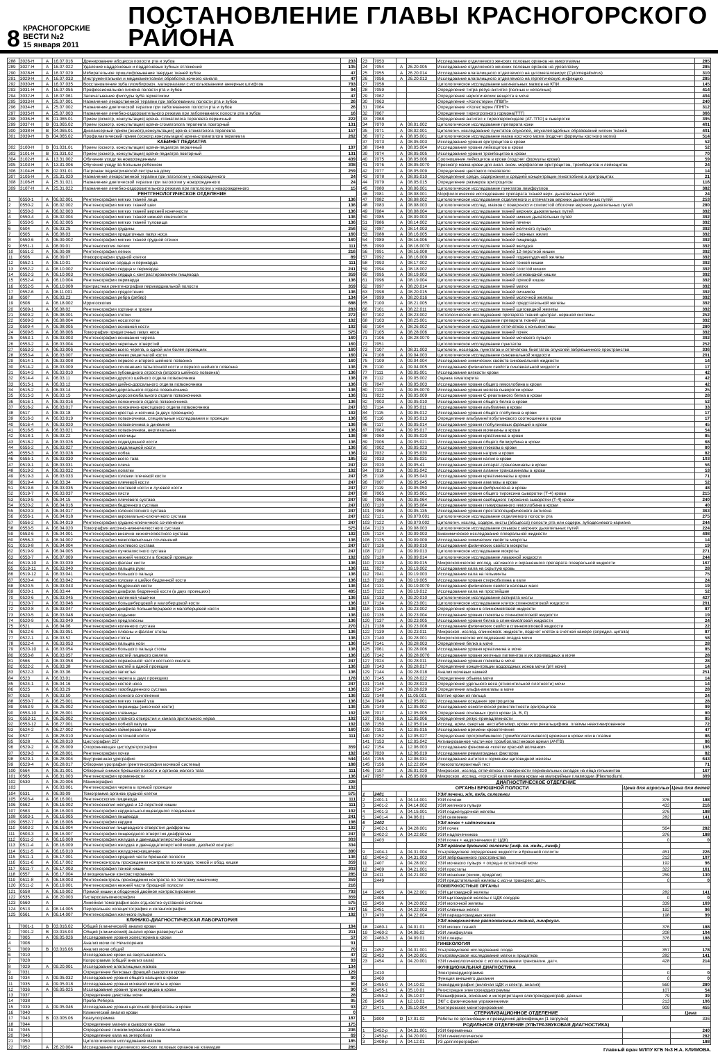8
КРАСНОГОРСКИЕ ВЕСТИ №2
15 января 2011
ПОСТАНОВЛЕНИЕ ГЛАВЫ КРАСНОГОРСКОГО РАЙОНА
| 288 | 3026-Н | А | 16.07.016 | Дренирование абсцесса полости рта и зубов | 233 |
| 289 | 3027-Н | А | 16.07.022 | Удаление наддесневых и поддесневых зубных отложений | 105 |
| 290 | 3028-Н | А | 16.07.029 | Избирательное пришлифовывание твердых тканей зубов | 47 |
| 291 | 3029-Н | А | 16.07.033 | Инструментальная и медикаментозная обработка кочного канала | 47 |
| 292 | 3030-Н | А | 16.07.035 | Восстановление зуба пломбировоч. материалами с использованием анкерных штифтов | 793 |
| 293 | 3031-Н | А | 16.07.055 | Профессиональная гигиена полости рта и зубов | 94 |
| 294 | 3032-Н | А | 16.07.061 | Запечатывание фиссуры зуба герметиком | 47 |
| 295 | 3033-Н | А | 25.07.001 | Назначение лекарственной терапии при заболеваниях полости рта и зубов | 26 |
| 296 | 3034-Н | А | 25.07.002 | Назначение диетической терапии при заболеваниях полости рта и зубов | 26 |
| 297 | 3035-Н | А | 25.07.003 | Назначение лечебно-оздоровительного режима при заболеваниях полости рта и зубов | 16 |
| 298 | 3036-Н | В | 01.065.01 | Прием (осмотр, консультация) врача- стоматолога терапевта первичный | 222 |
| 299 | 3037-Н | В | 01.065.02 | Прием (осмотр, консультация) врача-стоматолога терапевта повторный | 131 |
| 300 | 3038-Н | В | 04.065.01 | Диспансерный прием (осмотр,консультация) врача-стоматолога терапевта | 157 |
| 301 | 3039-Н | В | 04.065.02 | Профилактический прием (осмотр,консультация) врача-стоматолога терапевта | 262 |
| КАБИНЕТ ПЕДИАТРА | | | | | |
| 302 | 3100-Н | В | 01.031.01 | Прием (осмотр, консультация) врача-педиатра первичный | 197 |
| 303 | 3101-Н | В | 01.031.02 | Прием (осмотр, консультация) врача-педиатра повторный | 131 |
| 304 | 3102-Н | А | 13.31.002 | Обучение уходу за новорожденным | 439 |
| 305 | 3103-Н | А | 13.31.006 | Обучение уходу за больным ребенком | 308 |
| 306 | 3104-Н | В | 02.031.01 | Патронаж педиатрической сестры на дому | 259 |
| 307 | 3105-Н | А | 25.31.020 | Назначение лекарственной терапии при патологии у новорожденного | 24 |
| 308 | 3106-Н | А | 25.31.021 | Назначение диетической терапии при патологии у новорожденного | 24 |
| 309 | 3107-Н | А | 25.31.022 | Назначение лечебно-оздоровительного режима при патологии у новорожденного | 15 |
| РЕНТГЕНОЛОГИЧЕСКОЕ ОТДЕЛЕНИЕ | | | | | |
| 1 | 0550-1 | А | 06.02.001 | Рентгенография мягких тканей лица | 136 |
| 2 | 0550-2 | А | 06.02.002 | Рентгенография мягких тканей шеи | 136 |
| 3 | 0550-3 | А | 06.02.003 | Рентгенография мягких тканей верхней конечности | 136 |
| 4 | 0550-4 | А | 06.02.004 | Рентгенография мягких тканей нижней конечности | 136 |
| 5 | 0550-5 | А | 06.02.005 | Рентгенография мягких тканей туловища | 136 |
| 6 | 0504 | А | 06.03.25 | Рентгенография грудины | 256 |
| 7 | 0505 | А | 06.08.03 | Рентгенография придаточных пазух носа | 160 |
| 8 | 0550-6 | А | 06.09.002 | Рентгенография мягких тканей грудной стенки | 160 |
| 9 | 0551-1 | А | 06.09.01 | Рентгеноскопия легких | 111 |
| 10 | 0551-2 | А | 06.09.08 | Рентгенография легких | 216 |
| 11 | 0506 | А | 06.09.07 | Флюорография грудной клетки | 89 |
| 12 | 0552-1 | А | 06.10.01 | Рентгеноскопия сердца и перикарда | 111 |
| 13 | 0552-2 | А | 06.10.002 | Рентгенография сердца и перикарда | 241 |
| 14 | 0552-3 | А | 06.10.003 | Рентгенография сердца с контрастированием пищевода | 359 |
| 15 | 0552-4 | А | 06.10.004 | Рентгенография перикарда | 136 |
| 16 | 0552-5 | А | 06.10.008 | Контрастная рентгенография перикардиальной полости | 359 |
| 17 | 0552-6 | А | 06.11.001 | Рентгенография средостения | 136 |
| 18 | 0507 | А | 06.03.23 | Рентгенография ребра (ребер) | 134 |
| 19 | 0508 | А | 06.18.002 | Ирригоскопия | 688 |
| 20 | 0509-1 | А | 06.08.02 | Рентгенография гортани и трахеи | 283 |
| 21 | 0509-2 | А | 06.08.001 | Рентгенография глотки | 272 |
| 22 | 0509-3 | А | 06.08.004 | Рентгенография носоглотки | 192 |
| 23 | 0509-4 | А | 06.08.005 | Рентгенография основной кости | 192 |
| 24 | 0509-5 | А | 06.08.006 | Томография придаточных пазух носа | 575 |
| 25 | 0553-1 | А | 06.03.003 | Рентгенография основания черепа | 160 |
| 26 | 0553-2 | А | 06.03.004 | Рентгенография черепных отверстий | 160 |
| 27 | 0553-3 | А | 06.03.006 | Рентгенография всего черепа, в одной или более проекциях | 160 |
| 28 | 0553-4 | А | 06.03.007 | Рентгенография ячеек решетчатой кости | 160 |
| 29 | 0514-1 | А | 06.03.008 | Рентгенография первого и второго шейного позвонка | 160 |
| 30 | 0514-2 | А | 06.03.009 | Рентгенография сочленения затылочной кости и первого шейного позвонка | 136 |
| 31 | 0514-3 | А | 06.03.010 | Рентгенография зубовидного отростка (второго шейного позвонка) | 136 |
| 32 | 0514-4 | А | 06.03.11 | Рентгенография другого шейного отдела позвоночника | 136 |
| 33 | 0515-1 | А | 06.03.12 | Рентгенография шейно-дорсального отдела позвоночника | 136 |
| 34 | 0515-2 | А | 06.03.14 | Рентгенография дорсального отдела позвоночника | 136 |
| 35 | 0515-3 | А | 06.03.15 | Рентгенография дорсолюмбального отдела позвоночника | 136 |
| 36 | 0516-1 | А | 06.03.016 | Рентгенография поясничного отдела позвоночника | 136 |
| 37 | 0516-2 | А | 06.03.017 | Рентгенография пояснично-крестцового отдела позвоночника | 247 |
| 38 | 0517 | А | 06.03.18 | Рентгенография крестца и копчика (в двух проекциях) | 192 |
| 39 | 0516-3 | А | 06.03.019 | Рентгенография позвоночника, специальные исследования и проекции | 136 |
| 40 | 0516-4 | А | 06.03.020 | Рентгенография позвоночника в динамике | 136 |
| 41 | 0516-5 | А | 06.03.021 | Рентгенография позвоночника, вертикальная | 136 |
| 42 | 0518-1 | А | 06.03.22 | Рентгенография ключицы | 136 |
| 43 | 0518-2 | А | 06.03.026 | Рентгенография подвздошной кости | 136 |
| 44 | 0555-2 | А | 06.03.027 | Рентгенография седалищной кости | 136 |
| 45 | 0555-3 | А | 06.03.028 | Рентгенография лобка | 136 |
| 46 | 0555-1 | А | 06.03.030 | Рентгенография всего таза | 185 |
| 47 | 0519-1 | А | 06.03.031 | Рентгенография плеча | 247 |
| 48 | 0519-2 | А | 06.03.032 | Рентгенография лопатки | 192 |
| 49 | 0519-3 | А | 06.03.033 | Рентгенография головки плечевой кости | 247 |
| 50 | 0519-4 | А | 06.03.34 | Рентгенография плечевой кости | 247 |
| 51 | 0519-6 | А | 06.03.035 | Рентгенография локтевой кости и лучевой кости | 247 |
| 52 | 0519-7 | А | 06.03.037 | Рентгенография пясти | 247 |
| 53 | 0519-5 | А | 06.04.15 | Рентгенография плечевого сустава | 247 |
| 54 | 0520-2 | А | 06.04.016 | Рентгенография бедренного сустава | 247 |
| 55 | 0520-3 | А | 06.04.017 | Рентгенография голеностопного сустава | 247 |
| 56 | 0556-1 | А | 06.04.018 | Рентгенография акромиально-ключичного сустава | 247 |
| 57 | 0556-2 | А | 06.04.019 | Рентгенография грудино-ключичного сочленения | 247 |
| 58 | 0553-5 | А | 06.04.020 | Томография височно-нижнечелюстного сустава | 575 |
| 59 | 0553-6 | А | 06.04.001 | Рентгенография височно-нижнечелюстного сустава | 192 |
| 60 | 0556-3 | А | 06.04.002 | Рентгенография межпозвоночных сочленений | 136 |
| 61 | 0519-8 | А | 06.04.004 | Рентгенография локтевого сустава | 247 |
| 62 | 0519-9 | А | 06.04.005 | Рентгенография лучезапястного сустава | 247 |
| 63 | 0553-7 | А | 06.07.009 | Рентгенография нижней челюсти в боковой проекции | 192 |
| 64 | 0519-10 | А | 06.03.039 | Рентгенография фаланг кисти | 136 |
| 65 | 0519-11 | А | 06.03.040 | Рентгенография пальцев руки | 136 |
| 66 | 0519-12 | А | 06.03.041 | Рентгенография большого пальца | 136 |
| 67 | 0520-4 | А | 06.03.042 | Рентгенография головки и шейки бедренной кости | 136 |
| 68 | 0520-5 | А | 06.03.043 | Рентгенография бедренной кости | 136 |
| 69 | 0520-1 | А | 06.03.44 | Рентгенография диафиза бедренной кости (в двух проекциях) | 495 |
| 70 | 0520-6 | А | 06.03.045 | Рентгенография коленной чашечки | 136 |
| 71 | 0520-7 | А | 06.03.046 | Рентгенография большеберцовой и малоберцовой кости | 136 |
| 72 | 0520-8 | А | 06.03.047 | Рентгенография диафиза большеберцовой и малоберцовой кости | 136 |
| 73 | 0520-5 | А | 06.03.048 | Рентгенография лодыжки | 136 |
| 74 | 0520-9 | А | 06.03.049 | Рентгенография предплюсны | 136 |
| 75 | 0521 | А | 06.04.06 | Рентгенография коленного сустава | 270 |
| 76 | 0522-6 | А | 06.03.051 | Рентгенография плюсны и фаланг стопы | 136 |
| 77 | 0522-1 | А | 06.03.52 | Рентгенография стопы | 136 |
| 78 | 0522-4 | А | 06.03.053 | Рентгенография пальцев ноги | 136 |
| 79 | 0520-10 | А | 06.03.054 | Рентгенография большого пальца стопы | 136 |
| 80 | 0553-8 | А | 06.03.057 | Рентгенография костей лицевого скелета | 136 |
| 81 | 0566 | А | 06.03.058 | Рентгенография пораженной части костного скелета | 247 |
| 82 | 0522-2 | А | 06.03.38 | Рентгенография кистей в одной проекции | 136 |
| 83 | 0522-3 | А | 06.03.36 | Рентгенография запястья | 136 |
| 84 | 0523 | А | 06.03.01 | Рентгенография черепа в двух проекциях | 178 |
| 85 | 0524-1 | А | 06.04.16 | Рентгенография костей носа | 247 |
| 86 | 0525 | А | 06.03.29 | Рентгенография тазобедренного сустава | 136 |
| 87 | 0526 | А | 06.03.50 | Рентгенография лонного сочленения | 136 |
| 88 | 0550-7 | А | 06.25.001 | Рентгенография мягких тканей уха | 136 |
| 89 | 0553-9 | А | 06.25.002 | Рентгенография пирамиды (височной кости) | 136 |
| 90 | 0553-10 | А | 06.26.001 | Рентгенография глазницы | 192 |
| 91 | 0553-11 | А | 06.26.002 | Рентгенография глазного отверстия и канала зрительного нерва | 192 |
| 92 | 0553-12 | А | 06.27.001 | Рентгенография лобной пазухи | 192 |
| 93 | 0524-2 | А | 06.27.002 | Рентгенография гаймеровой пазухи | 160 |
| 94 | 0527 | А | 06.28.010 | Рентгенография пяточной кости | 111 |
| 95 | 0528 | А | 06.28.010 | Цистография 257 | |
| 96 | 0529-2 | А | 06.28.009 | Опорожняющая цистоуретрография | 359 |
| 97 | 0529-3 | А | 06.28.001 | Рентгенография почки | 192 |
| 98 | 0529-1 | А | 06.28.004 | Внутривенная урография | 544 |
| 99 | 0529-4 | А | 06.28.017 | Обзорная урография (рентгенография мочевой системы) | 188 |
| 100 | 0564 | А | 06.31.001 | Обзорный снимок брюшной полости и органов малого таза | 111 |
| 101 | 0565 | А | 06.31.003 | Рентгенография промежности | 136 |
| 102 | 0530 | А | 06.20.006 | Маммография | 328 |
| 103 | | А | 06.03.061 | Рентгенография черепа в прямой проекции | 192 |
| 104 | 0531 | А | 06.09.09 | Томограмма органов грудной клетки | 575 |
| 105 | 0503-4 | А | 06.16.001 | Рентгеноскопия пищевода | 111 |
| 106 | 0562 | А | 06.16.002 | Рентгеноскопия желудка и 12-перстной кишки | 111 |
| 107 | 0563 | А | 06.16.003 | Рентгенография кардиально-пищеводного соединения | 192 |
| 108 | 0503-1 | А | 06.16.005 | Рентгенография пищевода | 241 |
| 109 | 0552-7 | А | 06.16.006 | Рентгенография кардии | 198 |
| 110 | 0503-2 | А | 06.16.004 | Рентгеноскопия пищеводного отверстия диафрагмы | 192 |
| 111 | 0503-3 | А | 06.16.007 | Рентгенография пищеводного отверстия диафрагмы | 247 |
| 112 | 0511-3 | А | 06.16.008 | Рентгенография желудка и двенадцатиперстной кишки | 303 |
| 113 | 0511-4 | А | 06.16.009 | Рентгенография желудка и двенадцатиперстной кишки, двойной контраст | 334 |
| 114 | 0511-5 | А | 06.16.010 | Рентгенография желудочно-кишечная | 390 |
| 115 | 0511-1 | А | 06.17.001 | Рентгенография средней части брюшной полости | 136 |
| 116 | 0511-6 | А | 06.17.002 | Рентгеноконтроль прохождения контраста по желудку, тонкой и обод. кишке | 359 |
| 117 | 0511-7 | А | 06.17.003 | Рентгенография тонкой кишки | 303 |
| 118 | 0557 | А | 06.17.004 | Илеоцекальное контрастирование | 285 |
| 119 | 0511-8 | А | 06.18.003 | Рентгеноконтроль прохождения контраста по толстому кишечнику | 359 |
| 120 | 0511-2 | А | 06.19.001 | Рентгенография нижней части брюшной полости | 216 |
| 121 | 0558 | А | 06.19.002 | Прямой кишки и ободочной двойное контрастирование | 793 |
| 122 | 0535 | А | 06.20.003 | Гистеросальпингография | 359 |
| 123 | 0560 | А | | Линейная томография всех отд.костно-суставной системы | 575 |
| 124 | 0513 | А | 06.14.005 | Пероральная холецистография и холангиография | 247 |
| 125 | 0561 | А | 06.14.007 | Рентгенография желчного пузыря | 192 |
| КЛИНИКО-ДИАГНОСТИЧЕСКАЯ ЛАБОРАТОРИЯ | | | | | |
| 1 | 7001-1 | В | 03.016.02 | Общий (клинический) анализ крови | 194 |
| 2 | 7001-2 | В | 03.016.03 | Общий (клинический) анализ крови развернутый | 211 |
| 3 | 7005 | А | 09.05.026 | Исследование уровня холестерина в крови | 57 |
| 4 | 7008 | | | Анализ мочи по Нечипоренко | 91 |
| 5 | 7009 | В | 03.016.06 | Анализ мочи общий | 70 |
| 6 | 7010 | | | Исследование крови на свертываемость | 47 |
| 7 | 7028 | | | Копрограмма (общий анализ кала) | 93 |
| 8 | 7029 | А | 09.20.001 | Исследование влагалищных мазков | 134 |
| 9 | 7031 | | | Определение белковых фракций сыворотки крови | 129 |
| 10 | 7034 | А | 09.05.032 | Исследование уровня общего кальция в крови | 90 |
| 11 | 7035 | А | 09.05.018 | Исследование уровня мочевой кислоты в крови | 90 |
| 12 | 7036 | А | 09.05.025 | Исследование уровня триглицеридов в крови | 90 |
| 13 | 7037 | | | Определение диастазы мочи | 28 |
| 14 | 7038 | | | Проба Реберга | 95 |
| 15 | 7039 | А | 09.05.046 | Исследование уровня щелочной фосфатазы в крови | 93 |
| 16 | 7040 | | | Клинический анализ крови | 0 |
| 17 | 7043 | В | 03.005.06 | Коагулограмма | 187 |
| 18 | 7044 | | | Определение магния в сыворотке крови | 175 |
| 19 | 7045 | | | Определение гликозилированного гемоглобина | 236 |
| 20 | 7046 | | | Определение кала на энтеробиоз | 69 |
| 21 | 7050 | | | Цитологическое исследование мазков | 185 |
| 22 | 7052 | А | 26.20.004 | Исследование отделяемого женских половых органов на хламидии | 285 |
| 23 | 7053 | | | Исследование отделяемого женских половых органов на микоплазмы | 285 |
| 24 | 7054 | А | 26.20.005 | Исследование отделяемого женских половых органов на уреаплазму | 285 |
| 25 | 7055 | А | 26.20.014 | Исследование влагалищного отделяемого на цитомегаловирус (Cytomegalovirus) | 310 |
| 26 | 7056 | А | 26.20.013 | Исследование влагалищного отделяемого на герпетическую инфекцию | 285 |
| 27 | 7058 | | | Цитологическое исследование вагинальных мазков на КПИ | 145 |
| 28 | 7059 | | | Определение титра резус-антител (полных и неполных) | 414 |
| 29 | 7062 | | | Определение наркотических веществ в моче | 404 |
| 30 | 7063 | | | Определение «Холестерин ЛПВП» | 240 |
| 31 | 7064 | | | Определение «Холестерин ЛПНП» | 312 |
| 32 | 7067 | | | Определение тиреотропного гормона(ТТГ) | 366 |
| 33 | 7068 | | | Определение антител к тиреопероксидазе (АТ-ТПО) в сыворотке | 395 |
| 34 | 7070 | А | 08.01.002 | Цитологическое исследование препарата кожи | 401 |
| 35 | 7071 | А | 08.02.001 | Цитологич. исследование пунктатов опухолей, опухолеподобных образований мягких тканей | 401 |
| 36 | 7072 | А | 08.05.001 | Цитологическое исследование мазка костного мозга (подсчет формулы костного мозга) | 514 |
| 37 | 7073 | А | 08.05.003 | Исследование уровня эритроцитов в крови | 52 |
| 38 | 7048 | А | 08.05.004 | Исследование уровня лейкоцитов в крови | 52 |
| 39 | 7074 | А | 08.05.005 | Исследование уровня тромбоцитов в крови | 70 |
| 40 | 7075 | А | 08.05.006 | Соотношение лейкоцитов в крови (подсчет формулы крови) | 59 |
| 41 | 7076 | А | 08.05.0070 | Просмотр мазка крови для анал. аном. морфологии эритроцитов, тромбоцитов и лейкоцитов | 24 |
| 42 | 7077 | А | 08.05.009 | Определение цветового показателя | 14 |
| 43 | 7078 | А | 08.05.010 | Определение средн. содержания и средней концентрации гемоглобина в эритроцитах | 21 |
| 44 | 7079 | А | 08.05.015 | Определение размеров эритроцитов | 116 |
| 45 | 7080 | А | 08.06.001 | Цитологическое исследование пунктатов лимфоузлов | 382 |
| 46 | 7081 | А | 08.08.001 | Морфологическое исследование препарата тканей верх. дыхательных путей | 24 |
| 47 | 7082 | А | 08.08.002 | Цитологическое исследование отделяемого и отпечатков верхних дыхательных путей | 253 |
| 48 | 7083 | А | 08.08.003 | Цитологическое исслед. мазков с поверхности слизистой оболочки верхних дыхательных путей | 280 |
| 49 | 7084 | А | 08.08.004 | Цитологическое исследование тканей верхних дыхательных путей | 392 |
| 50 | 7085 | А | 08.09.003 | Цитологическое исследование тканей нижних дыхательных путей | 392 |
| 51 | 7086 | А | 08.14.002 | Цитологическое исследование тканей печени | 392 |
| 52 | 7087 | А | 08.14.003 | Цитологическое исследование тканей желчного пузыря | 392 |
| 53 | 7088 | А | 08.16.005 | Цитологическое исследование тканей слюнных желез | 392 |
| 54 | 7089 | А | 08.16.006 | Цитологическое исследование тканей пищевода | 392 |
| 55 | 7090 | А | 08.16.0070 | Цитологическое исследование тканей желудка | 392 |
| 56 | 7091 | А | 08.16.008 | Цитологическое исследование тканей 12-перстной кишки | 392 |
| 57 | 7092 | А | 08.16.009 | Цитологическое исследование тканей поджелудочной железы | 392 |
| 58 | 7093 | А | 08.17.002 | Цитологическое исследование тканей тонкой кишки | 392 |
| 59 | 7094 | А | 08.18.002 | Цитологическое исследование тканей толстой кишки | 392 |
| 60 | 7095 | А | 08.19.003 | Цитологическое исследование тканей сигмовидной кишки | 392 |
| 61 | 7096 | А | 08.19.004 | Цитологическое исследование тканей прямой кишки | 392 |
| 62 | 7097 | А | 08.20.014 | Цитологическое исследование тканей матки | 392 |
| 63 | 7098 | А | 08.20.015 | Цитологическое исследование тканей яичников | 392 |
| 64 | 7099 | А | 08.20.016 | Цитологическое исследование тканей молочной железы | 392 |
| 65 | 7100 | А | 08.21.005 | Цитологическое исследование тканей предстательной железы | 392 |
| 66 | 7101 | А | 08.22.011 | Цитологическое исследование тканей щитовидной железы | 392 |
| 67 | 7102 | А | 08.23.002 | Гистологическое исследование препарата тканей централ. нервной системы | 252 |
| 68 | 7103 | А | 08.25.001 | Цитологическое исследование препарата тканей уха | 392 |
| 69 | 7104 | А | 08.26.002 | Цитологическое исследование отпечатков с конъюнктивы | 280 |
| 70 | 7105 | А | 08.28.006 | Цитологическое исследование тканей почек | 392 |
| 71 | 7106 | А | 08.28.0070 | Цитологическое исследование тканей мочевого пузыря | 392 |
| 72 | 7051 | | | Цитологическое исследование пунктатов | 252 |
| 73 | 7107 | А | 08.31.003 | Цитологи. исследов. пунктатов и отпечатков биоптатов опухолей забрюшинного пространства | 336 |
| 74 | 7108 | А | 09.04.003 | Цитологическое исследование синовиальной жидкости | 201 |
| 75 | 7109 | А | 09.04.004 | Исследование химических свойств синовиальной жидкости | 14 |
| 76 | 7110 | А | 09.04.005 | Исследование физических свойств синовиальной жидкости | 17 |
| 77 | 7111 | А | 09.05.001 | Исследование вязкости крови | 42 |
| 78 | 7112 | А | 09.05.002 | Оценка гематокрита | 42 |
| 79 | 7047 | А | 09.05.003 | Исследование уровня общего гемоглобина в крови | 42 |
| 80 | 7113 | А | 09.05.0070 | Исследование уровня железа сыворотки крови | 25 |
| 81 | 7022 | А | 09.05.009 | Исследование уровня С-реактивного белка в крови | 28 |
| 82 | 7003 | А | 09.05.010 | Исследование уровня общего белка в крови | 52 |
| 83 | 7114 | А | 09.05.011 | Исследование уровня альбумина в крови | 33 |
| 84 | 7115 | А | 09.05.012 | Исследование уровня общего глобулина в крови | 17 |
| 85 | 7116 | А | 09.05.013 | Определение альбумин/глобулинового соотношения в крови | 17 |
| 86 | 7117 | А | 09.05.014 | Исследование уровня глобулиновых фракций в крови | 45 |
| 87 | 7004 | А | 09.05.017 | Исследование уровня мочевины в крови | 54 |
| 88 | 7060 | А | 09.05.020 | Исследование уровня креатинина в крови | 85 |
| 89 | 7006 | А | 09.05.021 | Исследование уровня общего билирубина в крови | 68 |
| 90 | 7002 | А | 09.05.023 | Исследование уровня глюкозы в крови | 80 |
| 91 | 7032 | А | 09.05.030 | Исследование уровня натрия в крови | 82 |
| 92 | 7033 | А | 09.05.031 | Исследование уровня калия в крови | 103 |
| 93 | 7020 | А | 09.05.41 | Исследование уровня аспарат-трансаминазы в крови | 56 |
| 94 | 7019 | А | 09.05.042 | Исследование уровня аланин-трансаминазы в крови | 53 |
| 95 | 7118 | А | 09.05.043 | Исследование уровня креатинкиназы в крови | 71 |
| 96 | 7007 | А | 09.05.045 | Исследование уровня амилазы в крови | 52 |
| 97 | 7119 | А | 09.05.050 | Исследование уровня фибриногена в крови | 48 |
| 98 | 7065 | А | 09.05.061 | Исследование уровня общего тироксина сыворотки (Т-4) крови | 215 |
| 99 | 7066 | А | 09.05.064 | Исследование уровня свободного тироксина сыворотки (Т-4) крови | 240 |
| 100 | 7120 | А | 09.05.084 | Исследование уровня гликированного гемоглобина в крови | 40 |
| 101 | 7069 | А | 09.05.135 | Исследование уровня простатспецифического антигена | 363 |
| 102 | 7121 | А | 09.070.001 | Цитологическое исследование отделяемого полости рта | 275 |
| 103 | 7122 | А | 09.070.002 | Цитологич. исслед. содерж. кисты (абсцесса) полости рта или содерж. зубодесневого кармана | 244 |
| 104 | 7123 | А | 09.08.003 | Цитологическое исследование смывов с верхних дыхательных путей | 224 |
| 105 | 7124 | А | 09.09.003 | Биохимическое исследование плевральной жидкости | 498 |
| 106 | 7125 | А | 09.09.009 | Исследование химических свойств мокроты | 14 |
| 107 | 7126 | А | 09.09.010 | Исследование физических свойств мокроты | 19 |
| 108 | 7127 | А | 09.09.013 | Цитологическое исследование мокроты | 271 |
| 109 | 7128 | А | 09.09.014 | Цитологическое исследование лаважной жидкости | 244 |
| 110 | 7129 | А | 09.09.015 | Микроскопическое исслед. нативного и окрашенного препарата плевральной жидкости | 167 |
| 111 | 7027 | А | 09.19.002 | Исследование кала на скрытую кровь | 28 |
| 112 | 7041 | А | 09.19.003 | Исследование кала на гельминты | 75 |
| 113 | 7130 | А | 09.19.005 | Исследование уровня стеркобилина в кале | 24 |
| 114 | 7131 | А | 09.19.0070 | Исследование физических свойств каловых масс | 19 |
| 115 | 7132 | А | 09.19.012 | Исследование кала на простейшие | 52 |
| 116 | 7133 | А | 09.20.010 | Цитологическое исследование аспирата кисты | 427 |
| 117 | 7134 | А | 09.23.001 | Цитологическое исследование клеток спинномозговой жидкости | 201 |
| 118 | 7135 | А | 09.23.002 | Определение крови в спинномозговой жидкости | 87 |
| 119 | 7136 | А | 09.23.004 | Исследование уровня глюкозы в спинномозговой жидкости | 19 |
| 120 | 7137 | А | 09.23.005 | Исследование уровня белка в спинномозговой жидкости | 24 |
| 121 | 7138 | А | 09.23.008 | Исследование физических свойств спинномозговой жидкости | 22 |
| 122 | 7139 | А | 09.23.011 | Микроскоп. исслед. спинномозг. жидкости, подсчет клеток в счетной камере (определ. цитоза) | 87 |
| 123 | 7140 | А | 09.28.001 | Микроскопическое исследование осадка мочи | 58 |
| 124 | 7141 | А | 09.28.003 | Определение белка в моче | 28 |
| 125 | 7061 | А | 09.28.006 | Исследование уровня креатинина в моче | 85 |
| 126 | 7142 | А | 09.28.0070 | Исследование уровня желчных пигментов и их производных в моче | 28 |
| 127 | 7024 | А | 09.28.011 | Исследование уровня глюкозы в моче | 28 |
| 128 | 7143 | А | 09.28.017 | Определение концентрации водородных ионов мочи (pH мочи) | 14 |
| 129 | 7144 | А | 09.28.018 | Анализ мочевых камней | 251 |
| 130 | 7145 | А | 09.28.022 | Определение объема мочи | 14 |
| 131 | 7146 | А | 09.28.023 | Определение удельного веса (относительной плотности) мочи | 14 |
| 132 | 7147 | А | 09.28.029 | Определение альфа-амилазы в моче | 28 |
| 133 | 7148 | А | 11.05.001 | Взятие крови из пальца | 24 |
| 134 | 7049 | А | 12.05.001 | Исследование оседания эритроцитов | 28 |
| 135 | 7149 | А | 12.05.002 | Исследование осмотической резистентности эритроцитов | 99 |
| 136 | 7017 | А | 12.05.005 | Определение основных групп крови (А, В, 0) | 80 |
| 137 | 7016 | А | 12.05.006 | Определение резус-принадлежности | 85 |
| 138 | 7150 | А | 12.05.014 | Исслед. врем. свертыв. нестабилизир. крови или рекальцифика. плазмы неактивированное | 72 |
| 139 | 7151 | А | 12.05.015 | Исследование времени кровотечения | 47 |
| 140 | 7152 | А | 12.05.027 | Определение протромбинового (тромбопластинового) времени в крови или в плазме | 86 |
| 141 | 7153 | А | 12.05.042 | Активированное частичное тромбопластиновое время (АЧТВ) | 86 |
| 142 | 7154 | А | 12.06.003 | Исследование феномена «клетки красной волчанки» | 196 |
| 143 | 7030 | А | 12.06.019 | Исследование ревматоидных факторов | 82 |
| 144 | 7155 | А | 12.06.031 | Исследование антител к гормонам щитовидной железы | 643 |
| 145 | 7156 | А | 12.22.004 | Глюкозотолерантный тест | 71 |
| 146 | 7157 | А | 26.01.020 | Микроскоп. исслед. отпечатков с поверхности перианальных складок на яйца гельминтов | 167 |
| 147 | 7057 | А | 26.05.009 | Микроскоп. исслед. «толстой капли» мазка крови на малярийные плазмодии (Plasmodium). | 309 |
| ДИАГНОСТИЧЕСКОЕ ОТДЕЛЕНИЕ | | | | | | |
| ОРГАНЫ БРЮШНОЙ ПОЛОСТИ | | | | | Цена для взрослых | Цена для детей |
| 1 | 2401 | | | УЗИ печени, ж/п, пж/ж, селезенки | | |
| 2 | 2401-1 | А | 04.14.001 | УЗИ печени | 376 | 188 |
| 3 | 2401-2 | А | 04.14.002 | УЗИ желчного пузыря | 433 | 216 |
| 4 | 2401-3 | А | 04.15.001 | УЗИ поджелудочной железы | 376 | 188 |
| 5 | 2401-4 | А | 04.06.01 | УЗИ селезенки | 282 | 141 |
| 6 | 2402 | | | УЗИ почек + надпочечники | | |
| 7 | 2402-1 | А | 04.28.001 | УЗИ почек | 564 | 282 |
| 8 | 2402-2 | А | 04.22.002 | УЗИ надпочечников | 376 | 188 |
| | 2403 | | | УЗИ почек + надпочечники (с ЦДК) | 0 | 0 |
| | | | | УЗИ органов брюшной полости (инф. св. жидк., лимф.) | | |
| 9 | 2404-1 | А | 04.31.004 | Ультразвуковое определение жидкости в брюшной полости | 451 | 226 |
| 10 | 2404-2 | А | 04.31.003 | УЗИ забрюшинного пространства | 213 | 107 |
| 11 | 2407 | А | 04.28.002 | УЗИ мочевого пузыря + опред-е остаточной мочи | 192 | 96 |
| 12 | 2409 | А | 04.21.001 | УЗИ простаты | 322 | 161 |
| 13 | 2411 | А | 04.21.002 | УЗИ мошонки (яички, придатки) | 259 | 130 |
| | 2449 | | | УЗИ предстательной железы с исп-м трансрект. датч. | 0 | 0 |
| | | | | ПОВЕРХНОСТНЫЕ ОРГАНЫ | | |
| 14 | 2405 | А | 04.22.001 | УЗИ щитовидной железы | 282 | 141 |
| | 2406 | | | УЗИ щитовидной железы с ЦДК сосудов | 0 | 0 |
| 15 | 2450 | А | 04.20.002 | УЗИ молочной железы | 339 | 169 |
| 16 | 2451 | А | 04.22.003 | УЗИ слюнных желез | 192 | 96 |
| 17 | 2470 | А | 04.22.004 | УЗИ паращитовидных желез | 198 | 99 |
| | | | | УЗИ поверхностно расположенных тканей, лимфоузл. | | |
| 18 | 2460-1 | А | 04.01.01 | УЗИ мягких тканей | 376 | 188 |
| 19 | 2460-2 | А | 04.06.02 | УЗИ лимфоузлов | 208 | 104 |
| 20 | 2460-3 | А | 04.09.01 | УЗИ плевры | 376 | 188 |
| | | | | ГИНЕКОЛОГИЯ | | |
| 21 | 2452 | А | 04.31.001 | Ультразвуковое исследование плода | 357 | 178 |
| 22 | 2453 | А | 04.20.001 | Ультразвуковое исследование матки и придатков | 282 | 141 |
| 23 | 2454 | А | 04.20.001 | УЗИ гинекологическое с использованием трансвагин. датч. | 428 | 214 |
| | | | | ФУНКЦИОНАЛЬНАЯ ДИАГНОСТИКА | | |
| | 2410 | | | Электрокардиограмма | 0 | 0 |
| | 2460 | | | Функция внешнего дыхания | 0 | 0 |
| 24 | 2455-0 | А | 04.10.02 | Эхокардиография (включая ЦДК и спектр. анализ) | 560 | 280 |
| 25 | 2455-1 | А | 05.10.01 | Регистрация электрокардиограммы | 107 | 54 |
| | 2455-2 | А | 05.10.07 | Расшифровка, описание и интерпретация электрокардиограф. данных | 79 | 39 |
| 26 | 2456 | А | 12.10.01 | ЭКГ с физическими упражнениями | 213 | 106 |
| 27 | 2471 | А | 05.10.004 | Холтеровское мониторирование | 909 | 455 |
| СТЕРИЛИЗАЦИОННОЕ ОТДЕЛЕНИЕ | | | | | | Цена |
| 1 | 3000 | D | 17.01.02 | Работы по организации и проведению дезинфекции (1 загрузка) | | 336 |
| РОДИЛЬНОЕ ОТДЕЛЕНИЕ (УЛЬТРАЗВУКОВАЯ ДИАГНОСТИКА) | | | | | | |
| 1 | 2452-р | А | 04.31.001 | УЗИ беременных | | 240 |
| 2 | 2453-р | А | 04.20.001 | УЗИ гинекологическое | | 282 |
| 3 | 2408-р | А | 04.12.01 | УЗ допплерография | | 188 |
Главный врач МЛПУ КГБ №3 Н.А. КЛИМОВА.